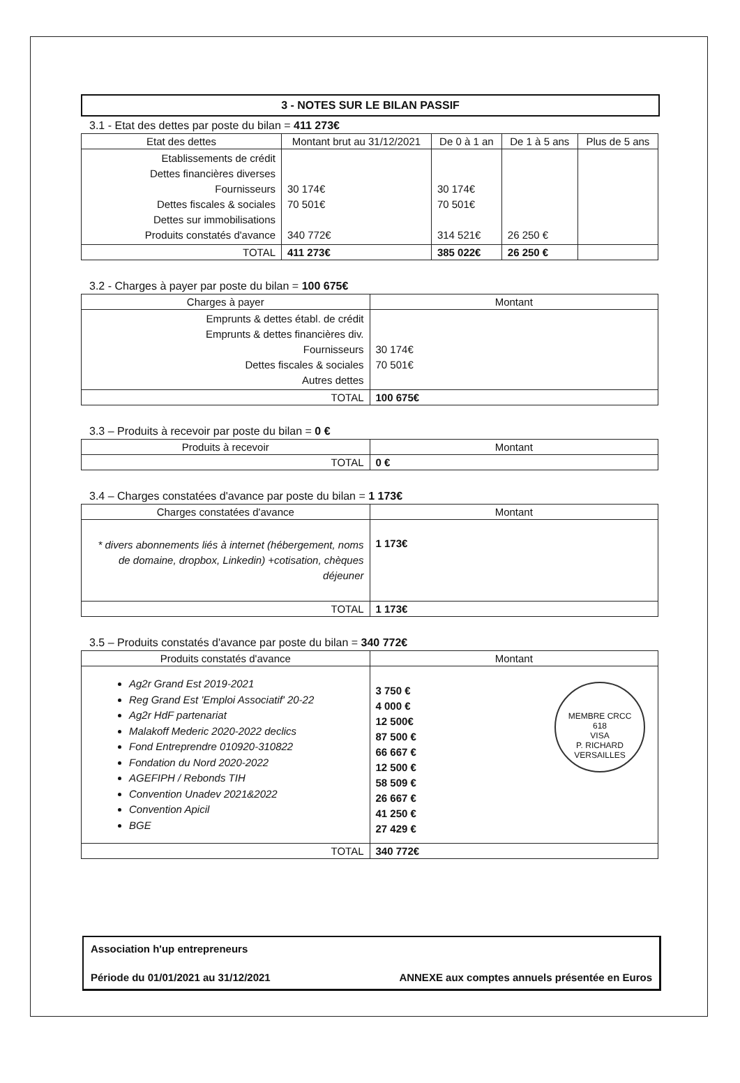3 - NOTES SUR LE BILAN PASSIF
3.1 - Etat des dettes par poste du bilan = 411 273€
| Etat des dettes | Montant brut au 31/12/2021 | De 0 à 1 an | De 1 à 5 ans | Plus de 5 ans |
| --- | --- | --- | --- | --- |
| Etablissements de crédit Dettes financières diverses Fournisseurs Dettes fiscales & sociales Dettes sur immobilisations Produits constatés d'avance | 30 174€ 70 501€ 340 772€ | 30 174€ 70 501€ 314 521€ | 26 250 € | |
| TOTAL | 411 273€ | 385 022€ | 26 250 € | |
3.2 - Charges à payer par poste du bilan = 100 675€
| Charges à payer | Montant |
| --- | --- |
| Emprunts & dettes établ. de crédit Emprunts & dettes financières div. Fournisseurs Dettes fiscales & sociales Autres dettes | 30 174€ 70 501€ |
| TOTAL | 100 675€ |
3.3 – Produits à recevoir par poste du bilan = 0 €
| Produits à recevoir | Montant |
| --- | --- |
| TOTAL | 0 € |
3.4 – Charges constatées d'avance par poste du bilan = 1 173€
| Charges constatées d'avance | Montant |
| --- | --- |
| * divers abonnements liés à internet (hébergement, noms de domaine, dropbox, Linkedin) +cotisation, chèques déjeuner | 1 173€ |
| TOTAL | 1 173€ |
3.5 – Produits constatés d'avance par poste du bilan = 340 772€
| Produits constatés d'avance | Montant |
| --- | --- |
| Ag2r Grand Est 2019-2021 Reg Grand Est 'Emploi Associatif' 20-22 Ag2r HdF partenariat Malakoff Mederic 2020-2022 declics Fond Entreprendre 010920-310822 Fondation du Nord 2020-2022 AGEFIPH / Rebonds TIH Convention Unadev 2021&2022 Convention Apicil BGE | MEMBRE CRCC 618 VISA P. RICHARD VERSAILLES 3 750 € 4 000 € 12 500€ 87 500 € 66 667 € 12 500 € 58 509 € 26 667 € 41 250 € 27 429 € |
| TOTAL | 340 772€ |
Association h'up entrepreneurs
Période du 01/01/2021 au 31/12/2021 ANNEXE aux comptes annuels présentée en Euros